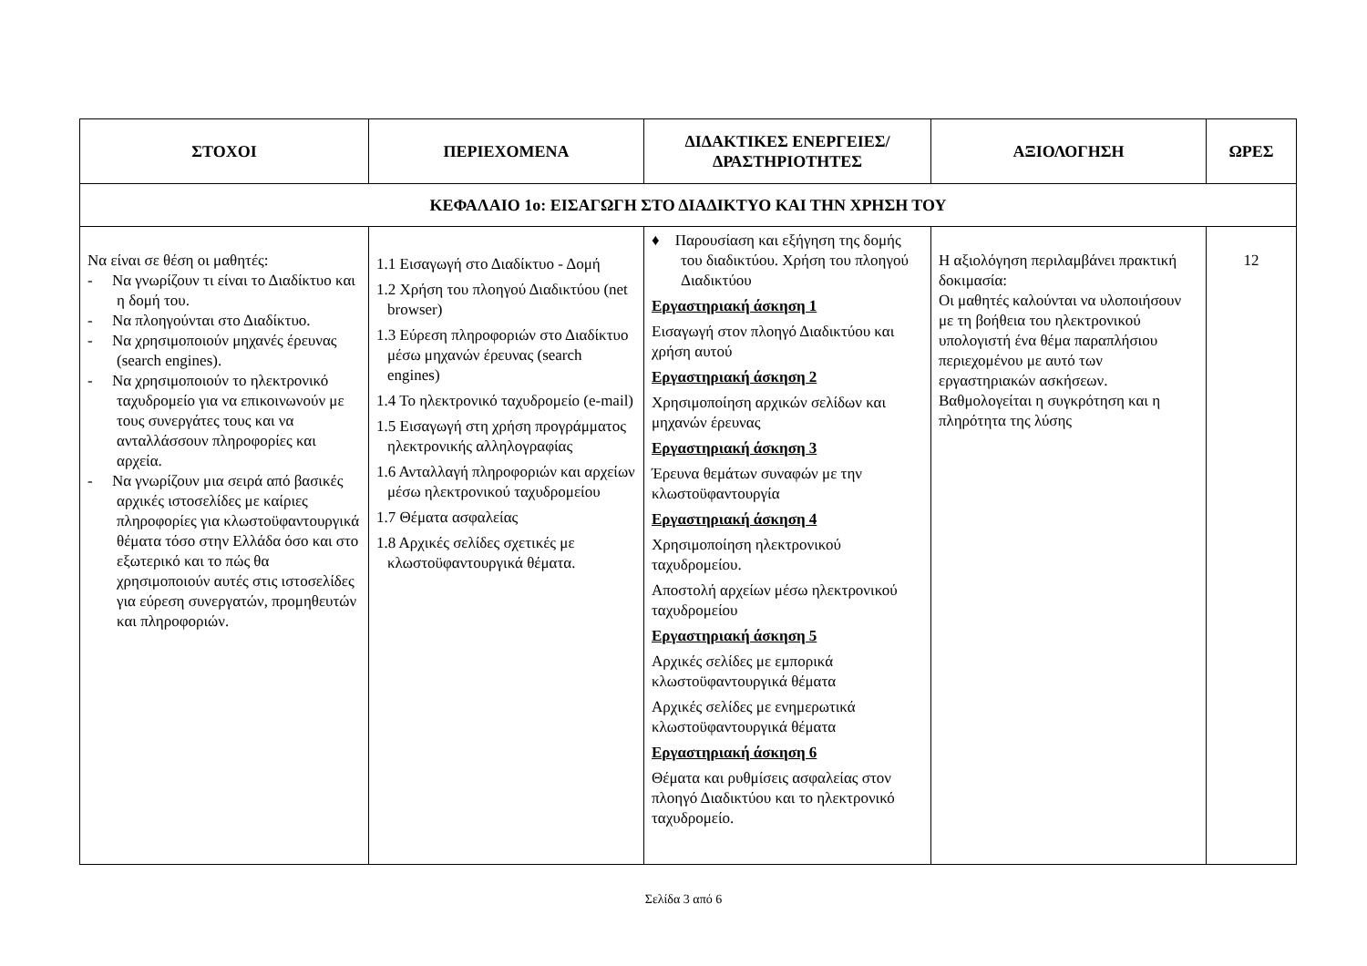| ΣΤΟΧΟΙ | ΠΕΡΙΕΧΟΜΕΝΑ | ΔΙΔΑΚΤΙΚΕΣ ΕΝΕΡΓΕΙΕΣ/ ΔΡΑΣΤΗΡΙΟΤΗΤΕΣ | ΑΞΙΟΛΟΓΗΣΗ | ΩΡΕΣ |
| --- | --- | --- | --- | --- |
| ΚΕΦΑΛΑΙΟ 1ο: ΕΙΣΑΓΩΓΗ ΣΤΟ ΔΙΑΔΙΚΤΥΟ ΚΑΙ ΤΗΝ ΧΡΗΣΗ ΤΟΥ | | | | |
| Να είναι σε θέση οι μαθητές: - Να γνωρίζουν τι είναι το Διαδίκτυο και η δομή του. - Να πλοηγούνται στο Διαδίκτυο. - Να χρησιμοποιούν μηχανές έρευνας (search engines). - Να χρησιμοποιούν το ηλεκτρονικό ταχυδρομείο για να επικοινωνούν με τους συνεργάτες τους και να ανταλλάσσουν πληροφορίες και αρχεία. - Να γνωρίζουν μια σειρά από βασικές αρχικές ιστοσελίδες με καίριες πληροφορίες για κλωστοϋφαντουργικά θέματα τόσο στην Ελλάδα όσο και στο εξωτερικό και το πώς θα χρησιμοποιούν αυτές στις ιστοσελίδες για εύρεση συνεργατών, προμηθευτών και πληροφοριών. | 1.1 Εισαγωγή στο Διαδίκτυο - Δομή 1.2 Χρήση του πλοηγού Διαδικτύου (net browser) 1.3 Εύρεση πληροφοριών στο Διαδίκτυο μέσω μηχανών έρευνας (search engines) 1.4 Το ηλεκτρονικό ταχυδρομείο (e-mail) 1.5 Εισαγωγή στη χρήση προγράμματος ηλεκτρονικής αλληλογραφίας 1.6 Ανταλλαγή πληροφοριών και αρχείων μέσω ηλεκτρονικού ταχυδρομείου 1.7 Θέματα ασφαλείας 1.8 Αρχικές σελίδες σχετικές με κλωστοϋφαντουργικά θέματα. | ♦ Παρουσίαση και εξήγηση της δομής του διαδικτύου. Χρήση του πλοηγού Διαδικτύου Εργαστηριακή άσκηση 1 Εισαγωγή στον πλοηγό Διαδικτύου και χρήση αυτού Εργαστηριακή άσκηση 2 Χρησιμοποίηση αρχικών σελίδων και μηχανών έρευνας Εργαστηριακή άσκηση 3 Έρευνα θεμάτων συναφών με την κλωστοϋφαντουργία Εργαστηριακή άσκηση 4 Χρησιμοποίηση ηλεκτρονικού ταχυδρομείου. Αποστολή αρχείων μέσω ηλεκτρονικού ταχυδρομείου Εργαστηριακή άσκηση 5 Αρχικές σελίδες με εμπορικά κλωστοϋφαντουργικά θέματα Αρχικές σελίδες με ενημερωτικά κλωστοϋφαντουργικά θέματα Εργαστηριακή άσκηση 6 Θέματα και ρυθμίσεις ασφαλείας στον πλοηγό Διαδικτύου και το ηλεκτρονικό ταχυδρομείο. | Η αξιολόγηση περιλαμβάνει πρακτική δοκιμασία: Οι μαθητές καλούνται να υλοποιήσουν με τη βοήθεια του ηλεκτρονικού υπολογιστή ένα θέμα παραπλήσιου περιεχομένου με αυτό των εργαστηριακών ασκήσεων. Βαθμολογείται η συγκρότηση και η πληρότητα της λύσης | 12 |
Σελίδα 3 από 6